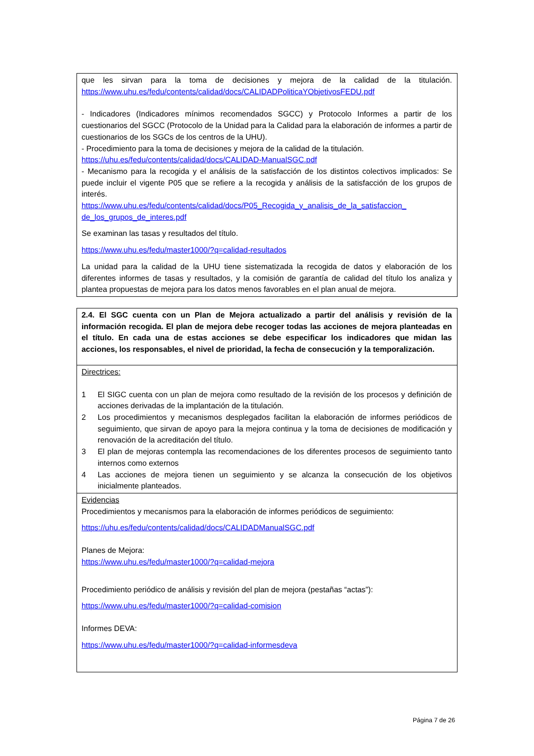| que les sirvan para la toma de decisiones y mejora de la calidad de la titulación. https://www.uhu.es/fedu/contents/calidad/docs/CALIDADPoliticaYObjetivosFEDU.pdf - Indicadores (Indicadores mínimos recomendados SGCC) y Protocolo Informes a partir de los cuestionarios del SGCC (Protocolo de la Unidad para la Calidad para la elaboración de informes a partir de cuestionarios de los SGCs de los centros de la UHU). - Procedimiento para la toma de decisiones y mejora de la calidad de la titulación. https://uhu.es/fedu/contents/calidad/docs/CALIDAD-ManualSGC.pdf - Mecanismo para la recogida y el análisis de la satisfacción de los distintos colectivos implicados: Se puede incluir el vigente P05 que se refiere a la recogida y análisis de la satisfacción de los grupos de interés. https://www.uhu.es/fedu/contents/calidad/docs/P05_Recogida_y_analisis_de_la_satisfaccion_ de_los_grupos_de_interes.pdf Se examinan las tasas y resultados del título. https://www.uhu.es/fedu/master1000/?q=calidad-resultados La unidad para la calidad de la UHU tiene sistematizada la recogida de datos y elaboración de los diferentes informes de tasas y resultados, y la comisión de garantía de calidad del título los analiza y plantea propuestas de mejora para los datos menos favorables en el plan anual de mejora. |
| 2.4. El SGC cuenta con un Plan de Mejora actualizado a partir del análisis y revisión de la información recogida. El plan de mejora debe recoger todas las acciones de mejora planteadas en el título. En cada una de estas acciones se debe especificar los indicadores que midan las acciones, los responsables, el nivel de prioridad, la fecha de consecución y la temporalización. |
| Directrices: 1 El SIGC cuenta con un plan de mejora como resultado de la revisión de los procesos y definición de acciones derivadas de la implantación de la titulación. 2 Los procedimientos y mecanismos desplegados facilitan la elaboración de informes periódicos de seguimiento, que sirvan de apoyo para la mejora continua y la toma de decisiones de modificación y renovación de la acreditación del título. 3 El plan de mejoras contempla las recomendaciones de los diferentes procesos de seguimiento tanto internos como externos 4 Las acciones de mejora tienen un seguimiento y se alcanza la consecución de los objetivos inicialmente planteados. |
| Evidencias Procedimientos y mecanismos para la elaboración de informes periódicos de seguimiento: https://uhu.es/fedu/contents/calidad/docs/CALIDADManualSGC.pdf Planes de Mejora: https://www.uhu.es/fedu/master1000/?q=calidad-mejora Procedimiento periódico de análisis y revisión del plan de mejora (pestañas “actas”): https://www.uhu.es/fedu/master1000/?q=calidad-comision Informes DEVA: https://www.uhu.es/fedu/master1000/?q=calidad-informesdeva |
Página 7 de 26